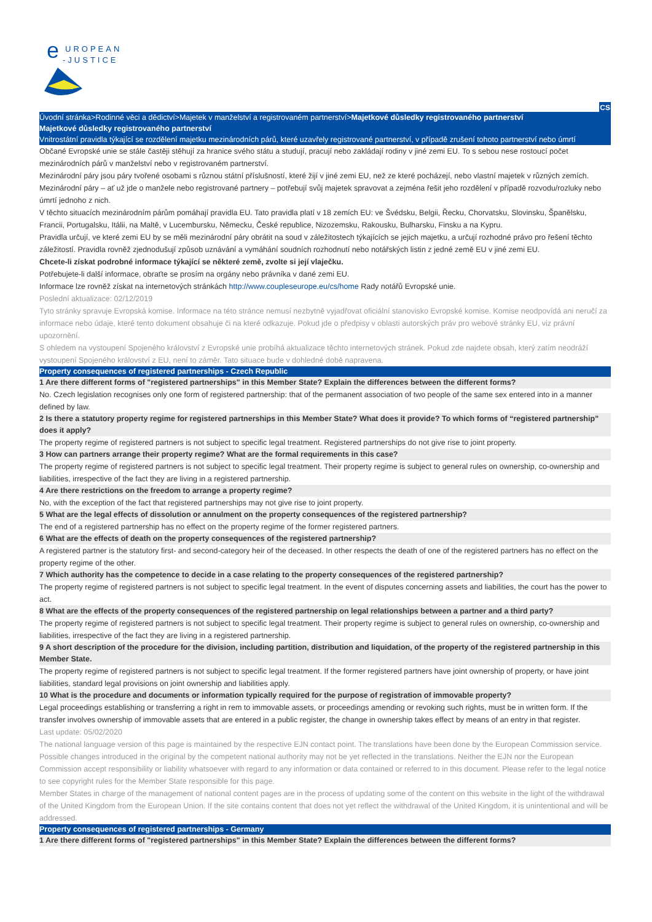e
UROPEAN
-JUSTICE
CS
Úvodní stránka>Rodinné věci a dědictví>Majetek v manželství a registrovaném partnerství>Majetkové důsledky registrovaného partnerství
Majetkové důsledky registrovaného partnerství
Vnitrostátní pravidla týkající se rozdělení majetku mezinárodních párů, které uzavřely registrované partnerství, v případě zrušení tohoto partnerství nebo úmrtí
Občané Evropské unie se stále častěji stěhují za hranice svého státu a studují, pracují nebo zakládají rodiny v jiné zemi EU. To s sebou nese rostoucí počet mezinárodních párů v manželství nebo v registrovaném partnerství.
Mezinárodní páry jsou páry tvořené osobami s různou státní příslušností, které žijí v jiné zemi EU, než ze které pocházejí, nebo vlastní majetek v různých zemích. Mezinárodní páry – ať už jde o manžele nebo registrované partnery – potřebují svůj majetek spravovat a zejména řešit jeho rozdělení v případě rozvodu/rozluky nebo úmrtí jednoho z nich.
V těchto situacích mezinárodním párům pomáhají pravidla EU. Tato pravidla platí v 18 zemích EU: ve Švédsku, Belgii, Řecku, Chorvatsku, Slovinsku, Španělsku, Francii, Portugalsku, Itálii, na Maltě, v Lucembursku, Německu, České republice, Nizozemsku, Rakousku, Bulharsku, Finsku a na Kypru.
Pravidla určují, ve které zemi EU by se měli mezinárodní páry obrátit na soud v záležitostech týkajících se jejich majetku, a určují rozhodné právo pro řešení těchto záležitostí. Pravidla rovněž zjednodušují způsob uznávání a vymáhání soudních rozhodnutí nebo notářských listin z jedné země EU v jiné zemi EU.
Chcete-li získat podrobné informace týkající se některé země, zvolte si její vlaječku.
Potřebujete-li další informace, obraťte se prosím na orgány nebo právníka v dané zemi EU.
Informace lze rovněž získat na internetových stránkách http://www.coupleseurope.eu/cs/home Rady notářů Evropské unie.
Poslední aktualizace: 02/12/2019
Tyto stránky spravuje Evropská komise. Informace na této stránce nemusí nezbytně vyjadřovat oficiální stanovisko Evropské komise. Komise neodpovídá ani neručí za informace nebo údaje, které tento dokument obsahuje či na které odkazuje. Pokud jde o předpisy v oblasti autorských práv pro webové stránky EU, viz právní upozornění.
S ohledem na vystoupení Spojeného království z Evropské unie probíhá aktualizace těchto internetových stránek. Pokud zde najdete obsah, který zatím neodráží vystoupení Spojeného království z EU, není to záměr. Tato situace bude v dohledné době napravena.
Property consequences of registered partnerships - Czech Republic
1 Are there different forms of "registered partnerships" in this Member State? Explain the differences between the different forms?
No. Czech legislation recognises only one form of registered partnership: that of the permanent association of two people of the same sex entered into in a manner defined by law.
2 Is there a statutory property regime for registered partnerships in this Member State? What does it provide? To which forms of “registered partnership” does it apply?
The property regime of registered partners is not subject to specific legal treatment. Registered partnerships do not give rise to joint property.
3 How can partners arrange their property regime? What are the formal requirements in this case?
The property regime of registered partners is not subject to specific legal treatment. Their property regime is subject to general rules on ownership, co-ownership and liabilities, irrespective of the fact they are living in a registered partnership.
4 Are there restrictions on the freedom to arrange a property regime?
No, with the exception of the fact that registered partnerships may not give rise to joint property.
5 What are the legal effects of dissolution or annulment on the property consequences of the registered partnership?
The end of a registered partnership has no effect on the property regime of the former registered partners.
6 What are the effects of death on the property consequences of the registered partnership?
A registered partner is the statutory first- and second-category heir of the deceased. In other respects the death of one of the registered partners has no effect on the property regime of the other.
7 Which authority has the competence to decide in a case relating to the property consequences of the registered partnership?
The property regime of registered partners is not subject to specific legal treatment. In the event of disputes concerning assets and liabilities, the court has the power to act.
8 What are the effects of the property consequences of the registered partnership on legal relationships between a partner and a third party?
The property regime of registered partners is not subject to specific legal treatment. Their property regime is subject to general rules on ownership, co-ownership and liabilities, irrespective of the fact they are living in a registered partnership.
9 A short description of the procedure for the division, including partition, distribution and liquidation, of the property of the registered partnership in this Member State.
The property regime of registered partners is not subject to specific legal treatment. If the former registered partners have joint ownership of property, or have joint liabilities, standard legal provisions on joint ownership and liabilities apply.
10 What is the procedure and documents or information typically required for the purpose of registration of immovable property?
Legal proceedings establishing or transferring a right in rem to immovable assets, or proceedings amending or revoking such rights, must be in written form. If the transfer involves ownership of immovable assets that are entered in a public register, the change in ownership takes effect by means of an entry in that register.
Last update: 05/02/2020
The national language version of this page is maintained by the respective EJN contact point. The translations have been done by the European Commission service. Possible changes introduced in the original by the competent national authority may not be yet reflected in the translations. Neither the EJN nor the European Commission accept responsibility or liability whatsoever with regard to any information or data contained or referred to in this document. Please refer to the legal notice to see copyright rules for the Member State responsible for this page.
Member States in charge of the management of national content pages are in the process of updating some of the content on this website in the light of the withdrawal of the United Kingdom from the European Union. If the site contains content that does not yet reflect the withdrawal of the United Kingdom, it is unintentional and will be addressed.
Property consequences of registered partnerships - Germany
1 Are there different forms of "registered partnerships" in this Member State? Explain the differences between the different forms?